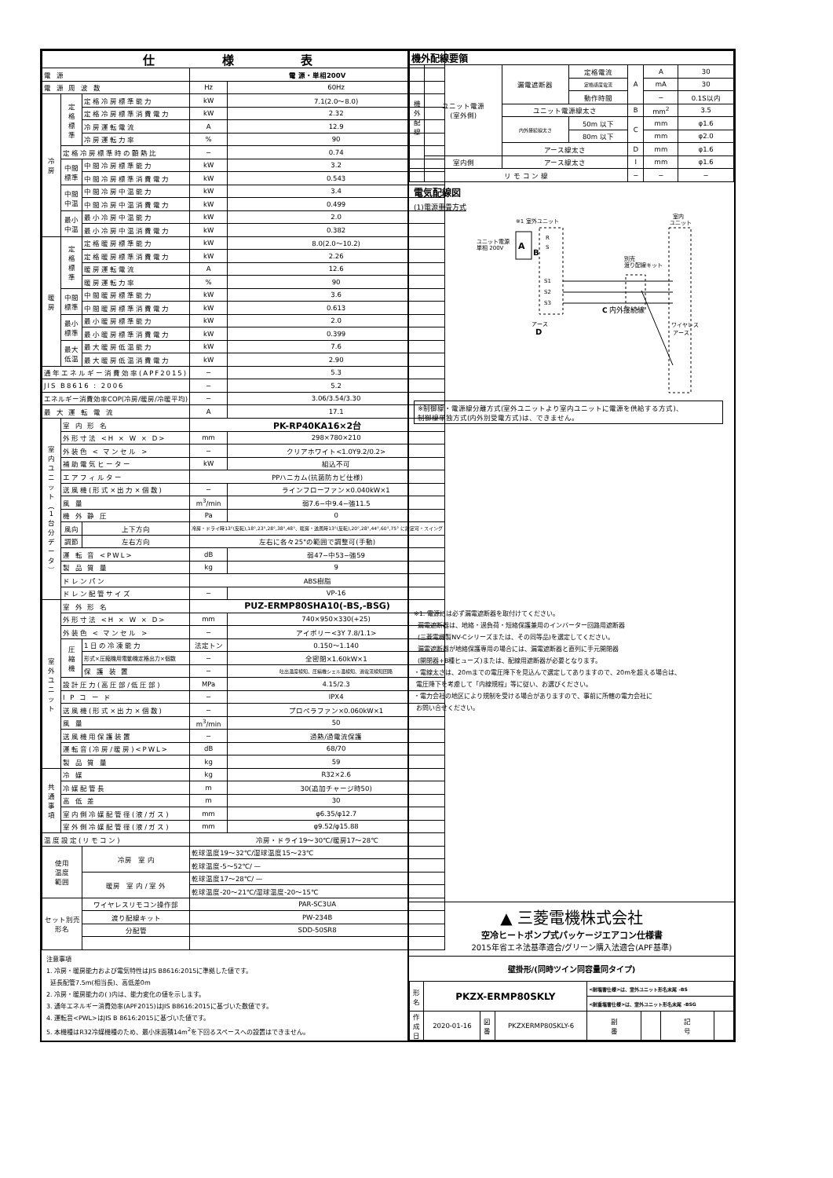| 仕 様 表 | | | | |
| --- | --- | --- | --- | --- |
| 電 源 | | | 電 源・単相200V | |
| 電 源 周 波 数 | | | Hz | 60Hz |
| 冷 房 | 定 格 標 準 | 定格冷房標準能力 | kW | 7.1(2.0〜8.0) |
| | | 定格冷房標準消費電力 | kW | 2.32 |
| | | 冷房運転電流 | A | 12.9 |
| | | 冷房運転力率 | % | 90 |
| | 定格冷房標準時の顕熱比 | | − | 0.74 |
| | 中間 標準 | 中間冷房標準能力 | kW | 3.2 |
| | | 中間冷房標準消費電力 | kW | 0.543 |
| | 中間 中温 | 中間冷房中温能力 | kW | 3.4 |
| | | 中間冷房中温消費電力 | kW | 0.499 |
| | 最小 中温 | 最小冷房中温能力 | kW | 2.0 |
| | | 最小冷房中温消費電力 | kW | 0.382 |
| 暖 房 | 定 格 標 準 | 定格暖房標準能力 | kW | 8.0(2.0〜10.2) |
| | | 定格暖房標準消費電力 | kW | 2.26 |
| | | 暖房運転電流 | A | 12.6 |
| | | 暖房運転力率 | % | 90 |
| | 中間 標準 | 中間暖房標準能力 | kW | 3.6 |
| | | 中間暖房標準消費電力 | kW | 0.613 |
| | 最小 標準 | 最小暖房標準能力 | kW | 2.0 |
| | | 最小暖房標準消費電力 | kW | 0.399 |
| | 最大 低温 | 最大暖房低温能力 | kW | 7.6 |
| | | 最大暖房低温消費電力 | kW | 2.90 |
| 通年エネルギー消費効率(APF2015) | | | − | 5.3 |
| JIS B8616 : 2006 | | | − | 5.2 |
| エネルギー消費効率COP(冷房/暖房/冷暖平均) | | | − | 3.06/3.54/3.30 |
| 最 大 運 転 電 流 | | | A | 17.1 |
| 室 内 ユ ニ ッ ト ︵ 1 台 分 デ ー タ ︶ | 室 内 形 名 | | PK-RP40KA16×2台 | |
| | 外形寸法 <H × W × D> | | mm | 298×780×210 |
| | 外装色 < マンセル > | | − | クリアホワイト<1.0Y9.2/0.2> |
| | 補助電気ヒーター | | kW | 組込不可 |
| | エアフィルター | | PPハニカム(抗菌防カビ仕様) | |
| | 送風機(形式×出力×個数) | | − | ラインフローファン×0.040kW×1 |
| | 風 量 | | m<sup>3</sup>/min | 弱7.6−中9.4−強11.5 |
| | 機 外 静 圧 | | Pa | 0 |
| | 風向 | 上下方向 | 冷房・ドライ時13°(反転),18°,23°,28°,38°,48°、暖房・送風時13°(反転),20°,28°,44°,60°,75° に設定可・スイング | |
| | 調節 | 左右方向 | 左右に各々25°の範囲で調整可(手動) | |
| | 運 転 音 <PWL> | | dB | 弱47−中53−強59 |
| | 製 品 質 量 | | kg | 9 |
| | ドレンパン | | ABS樹脂 | |
| | ドレン配管サイズ | | − | VP-16 |
| 室 外 ユ ニ ッ ト | 室 外 形 名 | | PUZ-ERMP80SHA10(-BS,-BSG) | |
| | 外形寸法 <H × W × D> | | mm | 740×950×330(+25) |
| | 外装色 < マンセル > | | − | アイボリー<3Y 7.8/1.1> |
| | 圧 縮 機 | 1日の冷凍能力 | 法定トン | 0.150〜1.140 |
| | | 形式×圧縮機用電動機定格出力×個数 | − | 全密閉×1.60kW×1 |
| | | 保 護 装 置 | − | 吐出温度検知、圧縮機シェル温検知、過電流検知回路 |
| | 設計圧力(高圧部/低圧部) | | MPa | 4.15/2.3 |
| | I P コ ー ド | | − | IPX4 |
| | 送風機(形式×出力×個数) | | − | プロペラファン×0.060kW×1 |
| | 風 量 | | m<sup>3</sup>/min | 50 |
| | 送風機用保護装置 | | − | 過熱/過電流保護 |
| | 運転音(冷房/暖房)<PWL> | | dB | 68/70 |
| | 製 品 質 量 | | kg | 59 |
| 共 通 事 項 | 冷 媒 | | kg | R32×2.6 |
| | 冷媒配管長 | | m | 30(追加チャージ時50) |
| | 高 低 差 | | m | 30 |
| | 室内側冷媒配管径(液/ガス) | | mm | φ6.35/φ12.7 |
| | 室外側冷媒配管径(液/ガス) | | mm | φ9.52/φ15.88 |
| 温度設定(リモコン) | | | 冷房・ドライ19〜30℃/暖房17〜28℃ | |
| 使用 温度 範囲 | | 冷房 室 内 | 乾球温度19〜32℃/湿球温度15〜23℃ | |
| | | | 乾球温度-5〜52℃/ — | |
| | | 暖房 室 内 / 室 外 | 乾球温度17〜28℃/ — | |
| | | | 乾球温度-20〜21℃/湿球温度-20〜15℃ | |
| セット別売 形名 | | ワイヤレスリモコン操作部 | PAR-SC3UA | |
| | | 渡り配線キット | PW-234B | |
| | | 分配管 | SDD-50SR8 | |
注意事項
1. 冷房・暖房能力および電気特性はJIS B8616:2015に準拠した値です。
延長配管7.5m(相当長)、高低差0m
2. 冷房・暖房能力の( )内は、能力変化の値を示します。
3. 通年エネルギー消費効率(APF2015)はJIS B8616:2015に基づいた数値です。
4. 運転音<PWL>はJIS B 8616:2015に基づいた値です。
5. 本機種はR32冷媒機種のため、最小床面積14m<sup>2</sup>を下回るスペースへの設置はできません。
| 機外配線要領 | | | | | | |
| --- | --- | --- | --- | --- | --- | --- |
| 機 外 配 線 | ユニット電源 (室外側) | 漏電遮断器 | 定格電流 | A | A | 30 |
| | | | 定格感度電流 | | mA | 30 |
| | | | 動作時間 | | − | 0.1S以内 |
| | | ユニット電源線太さ | | B | mm<sup>2</sup> | 3.5 |
| | | 内外接続線太さ | 50m 以下 | C | mm | φ1.6 |
| | | | 80m 以下 | | mm | φ2.0 |
| | | アース線太さ | | D | mm | φ1.6 |
| | 室内側 | アース線太さ | | I | mm | φ1.6 |
| | リ モ コ ン 線 | | | − | − | − |
電気配線図
(1)電源重畳方式
※1 室外ユニット
室内
ユニット
ユニット電源
単相 200V
A
B
R
S
S1
S2
S3
C 内外接続線
別売
渡り配線キット
アース
D
ワイヤレス
アース
※制御線・電源線分離方式(室外ユニットより室内ユニットに電源を供給する方式)、
制御線単独方式(内外別受電方式)は、できません。
※1. 電源には必ず漏電遮断器を取付けてください。
漏電遮断器は、地絡・過負荷・短絡保護兼用のインバーター回路用遮断器
(三菱電機製NV-Cシリーズまたは、その同等品)を選定してください。
漏電遮断器が地絡保護専用の場合には、漏電遮断器と直列に手元開閉器
(開閉器+B種ヒューズ)または、配線用遮断器が必要となります。
・電線太さは、20mまでの電圧降下を見込んで選定してありますので、20mを超える場合は、
電圧降下を考慮して「内線規程」等に従い、お選びください。
・電力会社の地区により規制を受ける場合がありますので、事前に所轄の電力会社に
お問い合せください。
▲ 三菱電機株式会社
空冷ヒートポンプ式パッケージエアコン仕様書
2015年省エネ法基準適合/グリーン購入法適合(APF基準)
壁掛形/(同時ツイン同容量同タイプ)
| 形 名 | PKZX-ERMP80SKLY | | | <耐塩害仕様>は、室外ユニット形名末尾 -BS | | | |
| | | | | <耐重塩害仕様>は、室外ユニット形名末尾 -BSG | | | |
| 作 成 日 | 2020-01-16 | 図 番 | PKZXERMP80SKLY-6 | 副 番 | | 記 号 | |